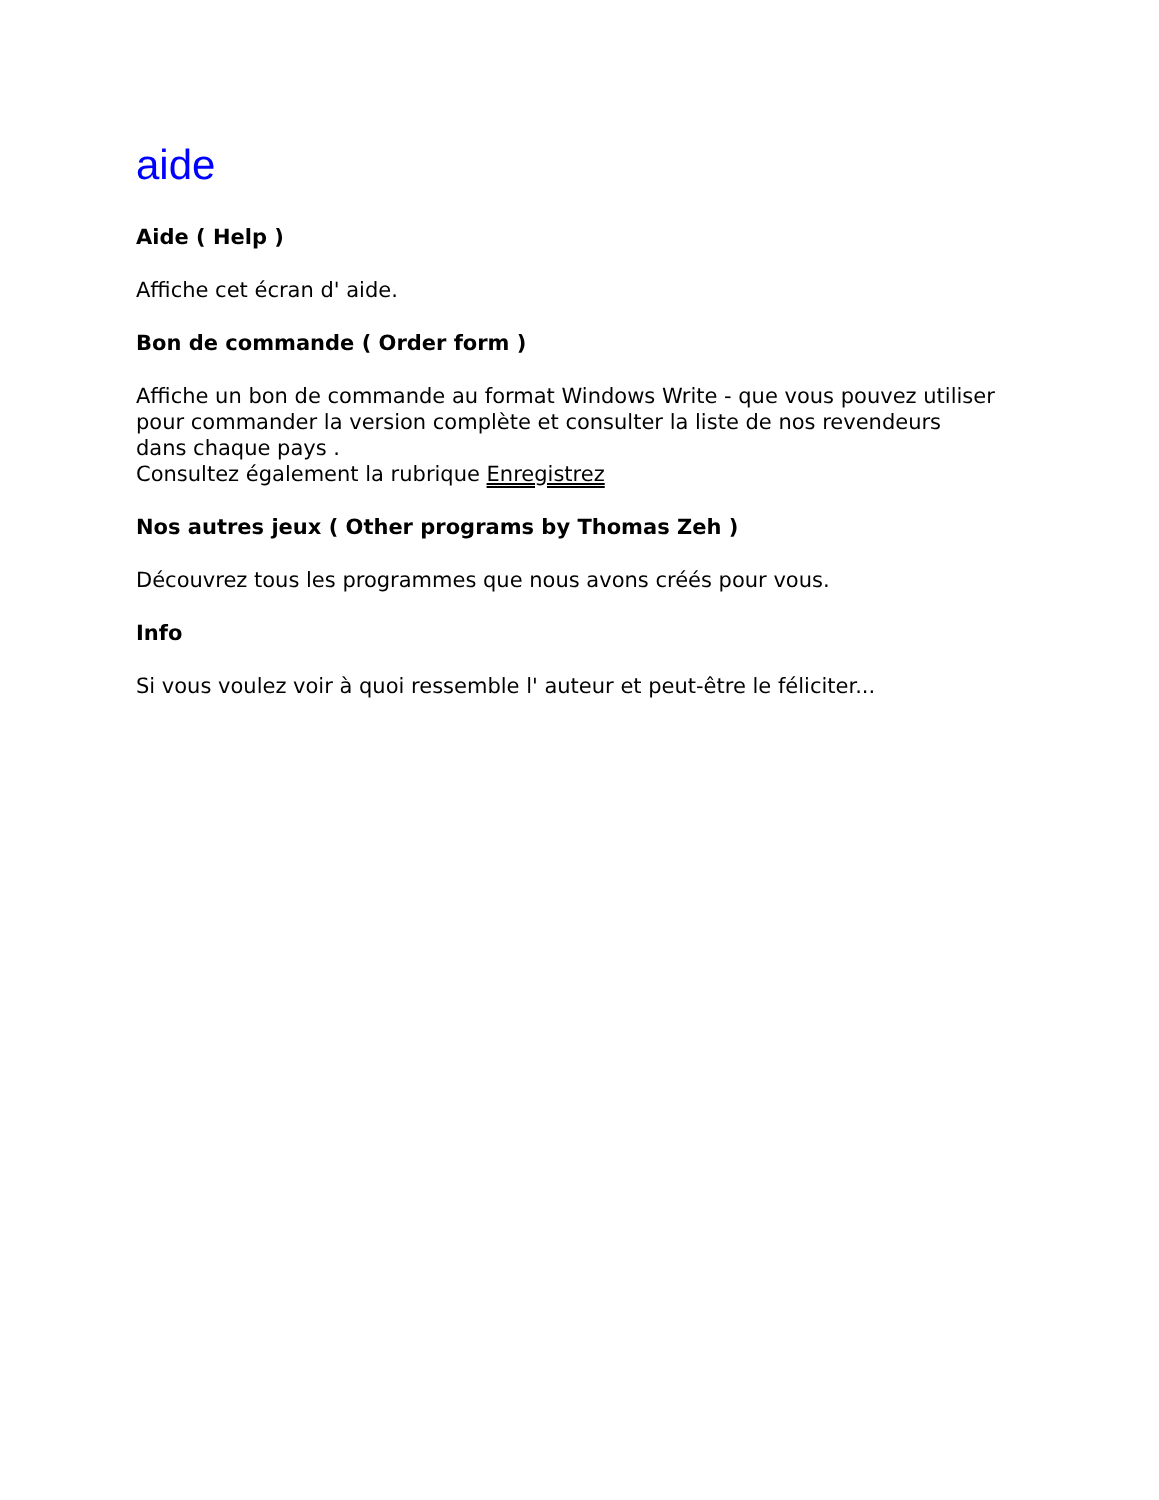aide
Aide ( Help )
Affiche cet écran d' aide.
Bon de commande ( Order form )
Affiche un bon de commande au format Windows Write - que vous pouvez utiliser pour commander la version complète et consulter la liste de nos revendeurs dans chaque pays .
Consultez également la rubrique Enregistrez
Nos autres jeux ( Other programs by Thomas Zeh )
Découvrez tous les programmes que nous avons créés pour vous.
Info
Si vous voulez voir à quoi ressemble l' auteur et peut-être le féliciter...